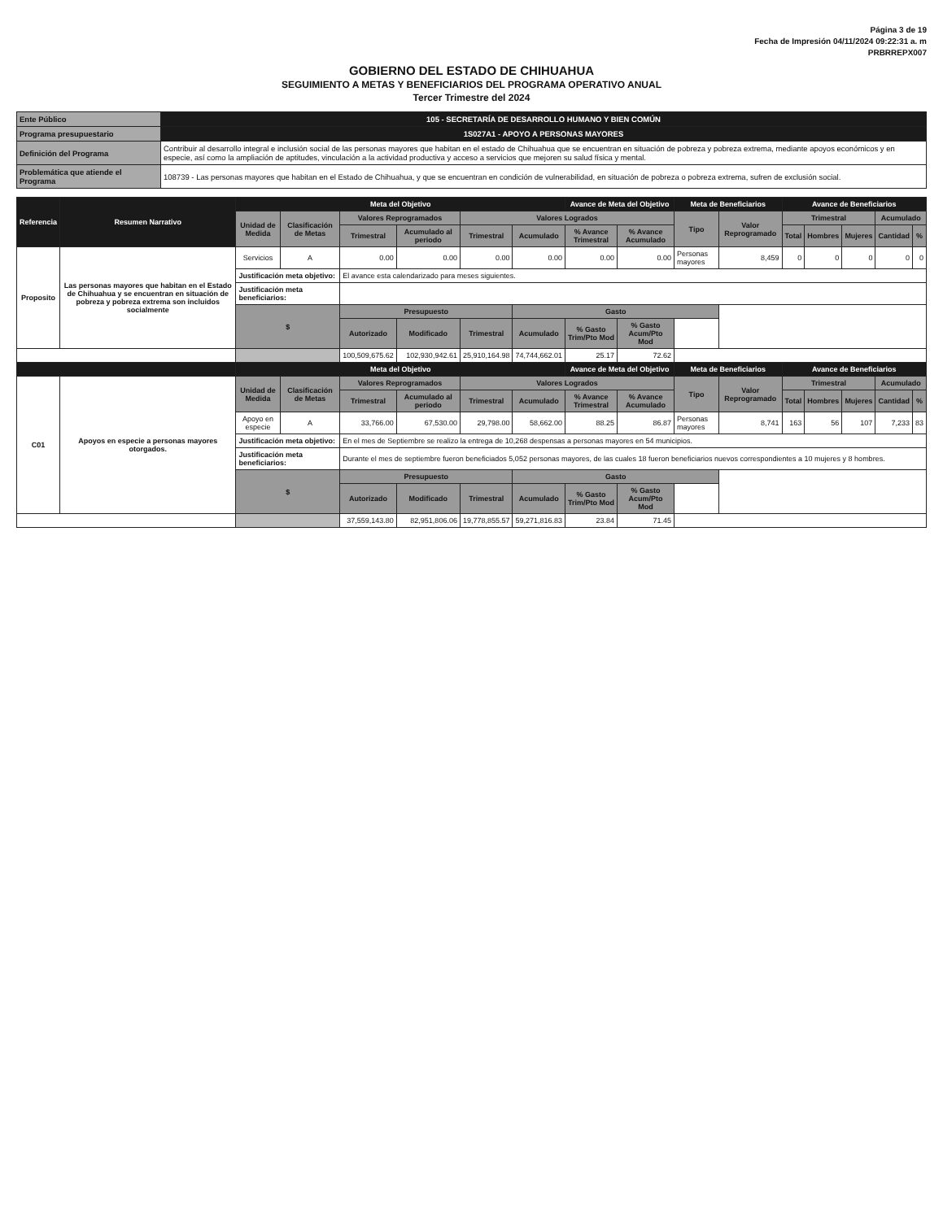Página 3 de 19
Fecha de Impresión 04/11/2024 09:22:31 a. m
PRBRREPX007
GOBIERNO DEL ESTADO DE CHIHUAHUA
SEGUIMIENTO A METAS Y BENEFICIARIOS DEL PROGRAMA OPERATIVO ANUAL
Tercer Trimestre del 2024
| Ente Público | 105 - SECRETARÍA DE DESARROLLO HUMANO Y BIEN COMÚN |
| Programa presupuestario | 1S027A1 - APOYO A PERSONAS MAYORES |
| Definición del Programa | Contribuir al desarrollo integral e inclusión social de las personas mayores que habitan en el estado de Chihuahua que se encuentran en situación de pobreza y pobreza extrema, mediante apoyos económicos y en especie, así como la ampliación de aptitudes, vinculación a la actividad productiva y acceso a servicios que mejoren su salud física y mental. |
| Problemática que atiende el Programa | 108739 - Las personas mayores que habitan en el Estado de Chihuahua, y que se encuentran en condición de vulnerabilidad, en situación de pobreza o pobreza extrema, sufren de exclusión social. |
| Referencia | Resumen Narrativo | Meta del Objetivo | | | | | | Avance de Meta del Objetivo | | Meta de Beneficiarios | | Avance de Beneficiarios | | | | |
| --- | --- | --- | --- | --- | --- | --- | --- | --- | --- | --- | --- | --- | --- | --- | --- | --- |
| | | Unidad de Medida | Clasificación de Metas | Valores Reprogramados | | Valores Logrados | | | | Tipo | Valor Reprogramado | Trimestral | | | Acumulado | |
| | | | | Trimestral | Acumulado al periodo | Trimestral | Acumulado | % Avance Trimestral | % Avance Acumulado | | | Total | Hombres | Mujeres | Cantidad | % |
| Proposito | Las personas mayores que habitan en el Estado de Chihuahua y se encuentran en situación de pobreza y pobreza extrema son incluidos socialmente | Servicios | A | 0.00 | 0.00 | 0.00 | 0.00 | 0.00 | 0.00 | Personas mayores | 8,459 | 0 | 0 | 0 | 0 | 0 |
| | | Justificación meta objetivo: | | El avance esta calendarizado para meses siguientes. | | | | | | | | | | | | |
| | | Justificación meta beneficiarios: | | | | | | | | | | | | | | |
| | | $ | | Presupuesto | | | Gasto | | | | | | | | | |
| | | | | Autorizado | Modificado | Trimestral | Acumulado | % Gasto Trim/Pto Mod | % Gasto Acum/Pto Mod | | | | | | | |
| | | | | 100,509,675.62 | 102,930,942.61 | 25,910,164.98 | 74,744,662.01 | 25.17 | 72.62 | | | | | | | |
| | | Meta del Objetivo | | | | | | Avance de Meta del Objetivo | | Meta de Beneficiarios | | Avance de Beneficiarios | | | | |
| C01 | Apoyos en especie a personas mayores otorgados. | Unidad de Medida | Clasificación de Metas | Valores Reprogramados | | Valores Logrados | | | | Tipo | Valor Reprogramado | Trimestral | | | Acumulado | |
| | | | | Trimestral | Acumulado al periodo | Trimestral | Acumulado | % Avance Trimestral | % Avance Acumulado | | | Total | Hombres | Mujeres | Cantidad | % |
| | | Apoyo en especie | A | 33,766.00 | 67,530.00 | 29,798.00 | 58,662.00 | 88.25 | 86.87 | Personas mayores | 8,741 | 163 | 56 | 107 | 7,233 | 83 |
| | | Justificación meta objetivo: | | En el mes de Septiembre se realizo la entrega de 10,268 despensas a personas mayores en 54 municipios. | | | | | | | | | | | | |
| | | Justificación meta beneficiarios: | | Durante el mes de septiembre fueron beneficiados 5,052 personas mayores, de las cuales 18 fueron beneficiarios nuevos correspondientes a 10 mujeres y 8 hombres. | | | | | | | | | | | | |
| | | $ | | Presupuesto | | | Gasto | | | | | | | | | |
| | | | | Autorizado | Modificado | Trimestral | Acumulado | % Gasto Trim/Pto Mod | % Gasto Acum/Pto Mod | | | | | | | |
| | | | | 37,559,143.80 | 82,951,806.06 | 19,778,855.57 | 59,271,816.83 | 23.84 | 71.45 | | | | | | | |